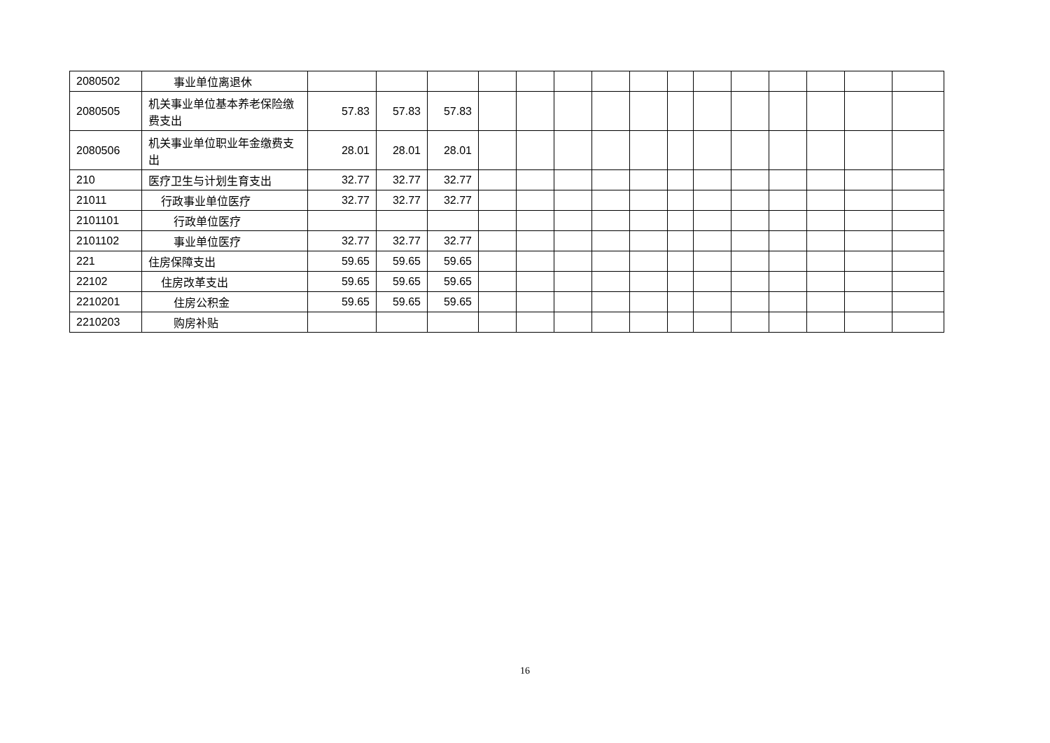| 2080502 | 事业单位离退休 | | | | | | | | | | | | | | | |
| 2080505 | 机关事业单位基本养老保险缴费支出 | 57.83 | 57.83 | 57.83 | | | | | | | | | | | | |
| 2080506 | 机关事业单位职业年金缴费支出 | 28.01 | 28.01 | 28.01 | | | | | | | | | | | | |
| 210 | 医疗卫生与计划生育支出 | 32.77 | 32.77 | 32.77 | | | | | | | | | | | | |
| 21011 | 行政事业单位医疗 | 32.77 | 32.77 | 32.77 | | | | | | | | | | | | |
| 2101101 | 行政单位医疗 | | | | | | | | | | | | | | | |
| 2101102 | 事业单位医疗 | 32.77 | 32.77 | 32.77 | | | | | | | | | | | | |
| 221 | 住房保障支出 | 59.65 | 59.65 | 59.65 | | | | | | | | | | | | |
| 22102 | 住房改革支出 | 59.65 | 59.65 | 59.65 | | | | | | | | | | | | |
| 2210201 | 住房公积金 | 59.65 | 59.65 | 59.65 | | | | | | | | | | | | |
| 2210203 | 购房补贴 | | | | | | | | | | | | | | | |
16